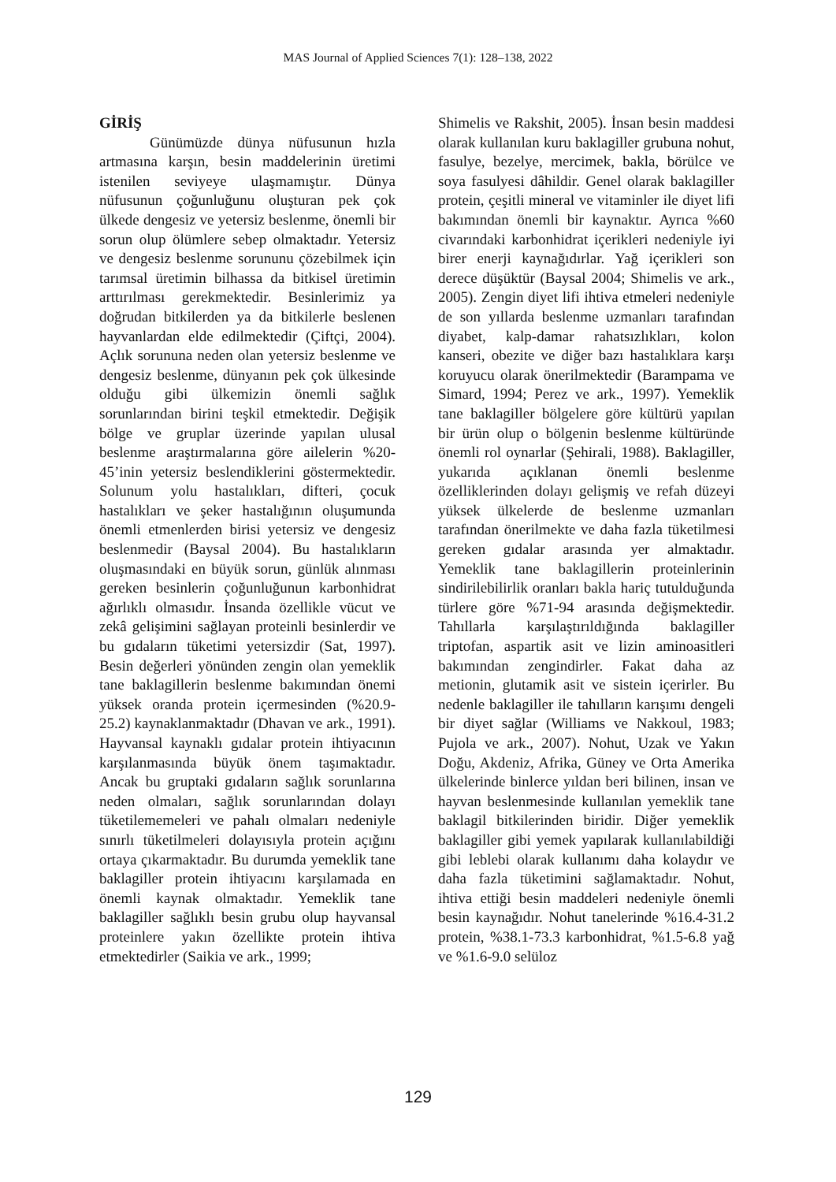MAS Journal of Applied Sciences 7(1): 128–138, 2022
GİRİŞ
Günümüzde dünya nüfusunun hızla artmasına karşın, besin maddelerinin üretimi istenilen seviyeye ulaşmamıştır. Dünya nüfusunun çoğunluğunu oluşturan pek çok ülkede dengesiz ve yetersiz beslenme, önemli bir sorun olup ölümlere sebep olmaktadır. Yetersiz ve dengesiz beslenme sorununu çözebilmek için tarımsal üretimin bilhassa da bitkisel üretimin arttırılması gerekmektedir. Besinlerimiz ya doğrudan bitkilerden ya da bitkilerle beslenen hayvanlardan elde edilmektedir (Çiftçi, 2004). Açlık sorununa neden olan yetersiz beslenme ve dengesiz beslenme, dünyanın pek çok ülkesinde olduğu gibi ülkemizin önemli sağlık sorunlarından birini teşkil etmektedir. Değişik bölge ve gruplar üzerinde yapılan ulusal beslenme araştırmalarına göre ailelerin %20-45’inin yetersiz beslendiklerini göstermektedir. Solunum yolu hastalıkları, difteri, çocuk hastalıkları ve şeker hastalığının oluşumunda önemli etmenlerden birisi yetersiz ve dengesiz beslenmedir (Baysal 2004). Bu hastalıkların oluşmasındaki en büyük sorun, günlük alınması gereken besinlerin çoğunluğunun karbonhidrat ağırlıklı olmasıdır. İnsanda özellikle vücut ve zekâ gelişimini sağlayan proteinli besinlerdir ve bu gıdaların tüketimi yetersizdir (Sat, 1997). Besin değerleri yönünden zengin olan yemeklik tane baklagillerin beslenme bakımından önemi yüksek oranda protein içermesinden (%20.9-25.2) kaynaklanmaktadır (Dhavan ve ark., 1991). Hayvansal kaynaklı gıdalar protein ihtiyacının karşılanmasında büyük önem taşımaktadır. Ancak bu gruptaki gıdaların sağlık sorunlarına neden olmaları, sağlık sorunlarından dolayı tüketilememeleri ve pahalı olmaları nedeniyle sınırlı tüketilmeleri dolayısıyla protein açığını ortaya çıkarmaktadır. Bu durumda yemeklik tane baklagiller protein ihtiyacını karşılamada en önemli kaynak olmaktadır. Yemeklik tane baklagiller sağlıklı besin grubu olup hayvansal proteinlere yakın özellikte protein ihtiva etmektedirler (Saikia ve ark., 1999;
Shimelis ve Rakshit, 2005). İnsan besin maddesi olarak kullanılan kuru baklagiller grubuna nohut, fasulye, bezelye, mercimek, bakla, börülce ve soya fasulyesi dâhildir. Genel olarak baklagiller protein, çeşitli mineral ve vitaminler ile diyet lifi bakımından önemli bir kaynaktır. Ayrıca %60 civarındaki karbonhidrat içerikleri nedeniyle iyi birer enerji kaynağıdırlar. Yağ içerikleri son derece düşüktür (Baysal 2004; Shimelis ve ark., 2005). Zengin diyet lifi ihtiva etmeleri nedeniyle de son yıllarda beslenme uzmanları tarafından diyabet, kalp-damar rahatsızlıkları, kolon kanseri, obezite ve diğer bazı hastalıklara karşı koruyucu olarak önerilmektedir (Barampama ve Simard, 1994; Perez ve ark., 1997). Yemeklik tane baklagiller bölgelere göre kültürü yapılan bir ürün olup o bölgenin beslenme kültüründe önemli rol oynarlar (Şehirali, 1988). Baklagiller, yukarıda açıklanan önemli beslenme özelliklerinden dolayı gelişmiş ve refah düzeyi yüksek ülkelerde de beslenme uzmanları tarafından önerilmekte ve daha fazla tüketilmesi gereken gıdalar arasında yer almaktadır. Yemeklik tane baklagillerin proteinlerinin sindirilebilirlik oranları bakla hariç tutulduğunda türlere göre %71-94 arasında değişmektedir. Tahıllarla karşılaştırıldığında baklagiller triptofan, aspartik asit ve lizin aminoasitleri bakımından zengindirler. Fakat daha az metionin, glutamik asit ve sistein içerirler. Bu nedenle baklagiller ile tahılların karışımı dengeli bir diyet sağlar (Williams ve Nakkoul, 1983; Pujola ve ark., 2007). Nohut, Uzak ve Yakın Doğu, Akdeniz, Afrika, Güney ve Orta Amerika ülkelerinde binlerce yıldan beri bilinen, insan ve hayvan beslenmesinde kullanılan yemeklik tane baklagil bitkilerinden biridir. Diğer yemeklik baklagiller gibi yemek yapılarak kullanılabildiği gibi leblebi olarak kullanımı daha kolaydır ve daha fazla tüketimini sağlamaktadır. Nohut, ihtiva ettiği besin maddeleri nedeniyle önemli besin kaynağıdır. Nohut tanelerinde %16.4-31.2 protein, %38.1-73.3 karbonhidrat, %1.5-6.8 yağ ve %1.6-9.0 selüloz
129